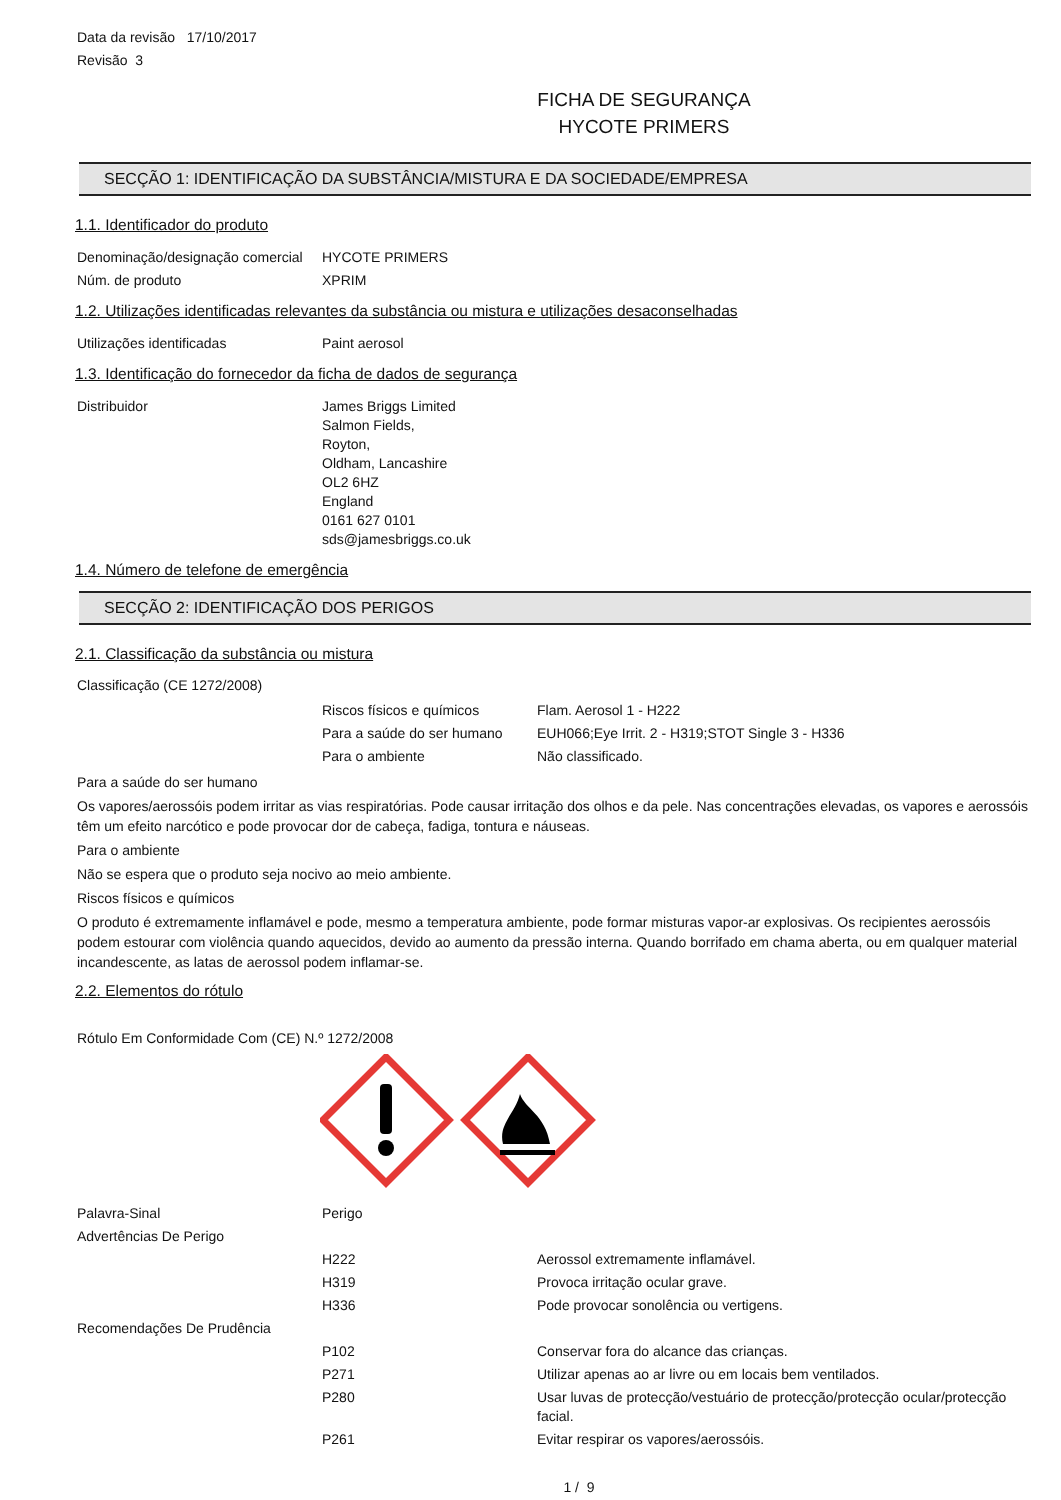Data da revisão 17/10/2017
Revisão 3
FICHA DE SEGURANÇA
HYCOTE PRIMERS
SECÇÃO 1: IDENTIFICAÇÃO DA SUBSTÂNCIA/MISTURA E DA SOCIEDADE/EMPRESA
1.1. Identificador do produto
| Denominação/designação comercial | HYCOTE PRIMERS |
| Núm. de produto | XPRIM |
1.2. Utilizações identificadas relevantes da substância ou mistura e utilizações desaconselhadas
| Utilizações identificadas | Paint aerosol |
1.3. Identificação do fornecedor da ficha de dados de segurança
| Distribuidor | James Briggs Limited Salmon Fields, Royton, Oldham, Lancashire OL2 6HZ England 0161 627 0101 sds@jamesbriggs.co.uk |
1.4. Número de telefone de emergência
SECÇÃO 2: IDENTIFICAÇÃO DOS PERIGOS
2.1. Classificação da substância ou mistura
Classificação (CE 1272/2008)
| | Riscos físicos e químicos | Flam. Aerosol 1 - H222 |
| | Para a saúde do ser humano | EUH066;Eye Irrit. 2 - H319;STOT Single 3 - H336 |
| | Para o ambiente | Não classificado. |
Para a saúde do ser humano
Os vapores/aerossóis podem irritar as vias respiratórias. Pode causar irritação dos olhos e da pele. Nas concentrações elevadas, os vapores e aerossóis têm um efeito narcótico e pode provocar dor de cabeça, fadiga, tontura e náuseas.
Para o ambiente
Não se espera que o produto seja nocivo ao meio ambiente.
Riscos físicos e químicos
O produto é extremamente inflamável e pode, mesmo a temperatura ambiente, pode formar misturas vapor-ar explosivas. Os recipientes aerossóis podem estourar com violência quando aquecidos, devido ao aumento da pressão interna. Quando borrifado em chama aberta, ou em qualquer material incandescente, as latas de aerossol podem inflamar-se.
2.2. Elementos do rótulo
Rótulo Em Conformidade Com (CE) N.º 1272/2008
| Palavra-Sinal | Perigo | |
| Advertências De Perigo | | |
| | H222 | Aerossol extremamente inflamável. |
| | H319 | Provoca irritação ocular grave. |
| | H336 | Pode provocar sonolência ou vertigens. |
| Recomendações De Prudência | | |
| | P102 | Conservar fora do alcance das crianças. |
| | P271 | Utilizar apenas ao ar livre ou em locais bem ventilados. |
| | P280 | Usar luvas de protecção/vestuário de protecção/protecção ocular/protecção facial. |
| | P261 | Evitar respirar os vapores/aerossóis. |
1 / 9